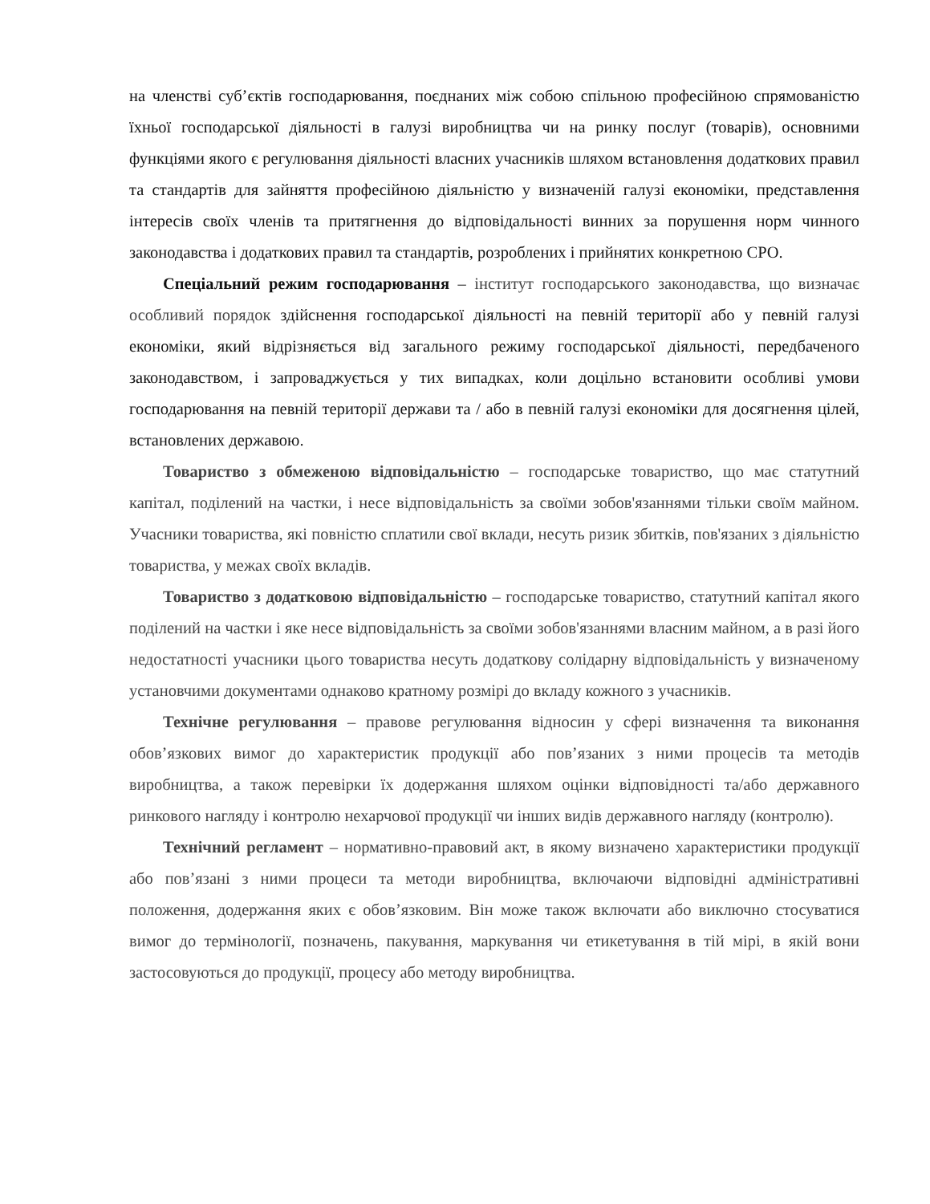на членстві суб’єктів господарювання, поєднаних між собою спільною професійною спрямованістю їхньої господарської діяльності в галузі виробництва чи на ринку послуг (товарів), основними функціями якого є регулювання діяльності власних учасників шляхом встановлення додаткових правил та стандартів для зайняття професійною діяльністю у визначеній галузі економіки, представлення інтересів своїх членів та притягнення до відповідальності винних за порушення норм чинного законодавства і додаткових правил та стандартів, розроблених і прийнятих конкретною СРО.
Спеціальний режим господарювання – інститут господарського законодавства, що визначає особливий порядок здійснення господарської діяльності на певній території або у певній галузі економіки, який відрізняється від загального режиму господарської діяльності, передбаченого законодавством, і запроваджується у тих випадках, коли доцільно встановити особливі умови господарювання на певній території держави та / або в певній галузі економіки для досягнення цілей, встановлених державою.
Товариство з обмеженою відповідальністю – господарське товариство, що має статутний капітал, поділений на частки, і несе відповідальність за своїми зобов'язаннями тільки своїм майном. Учасники товариства, які повністю сплатили свої вклади, несуть ризик збитків, пов'язаних з діяльністю товариства, у межах своїх вкладів.
Товариство з додатковою відповідальністю – господарське товариство, статутний капітал якого поділений на частки і яке несе відповідальність за своїми зобов'язаннями власним майном, а в разі його недостатності учасники цього товариства несуть додаткову солідарну відповідальність у визначеному установчими документами однаково кратному розмірі до вкладу кожного з учасників.
Технічне регулювання – правове регулювання відносин у сфері визначення та виконання обов’язкових вимог до характеристик продукції або пов’язаних з ними процесів та методів виробництва, а також перевірки їх додержання шляхом оцінки відповідності та/або державного ринкового нагляду і контролю нехарчової продукції чи інших видів державного нагляду (контролю).
Технічний регламент – нормативно-правовий акт, в якому визначено характеристики продукції або пов’язані з ними процеси та методи виробництва, включаючи відповідні адміністративні положення, додержання яких є обов’язковим. Він може також включати або виключно стосуватися вимог до термінології, позначень, пакування, маркування чи етикетування в тій мірі, в якій вони застосовуються до продукції, процесу або методу виробництва.